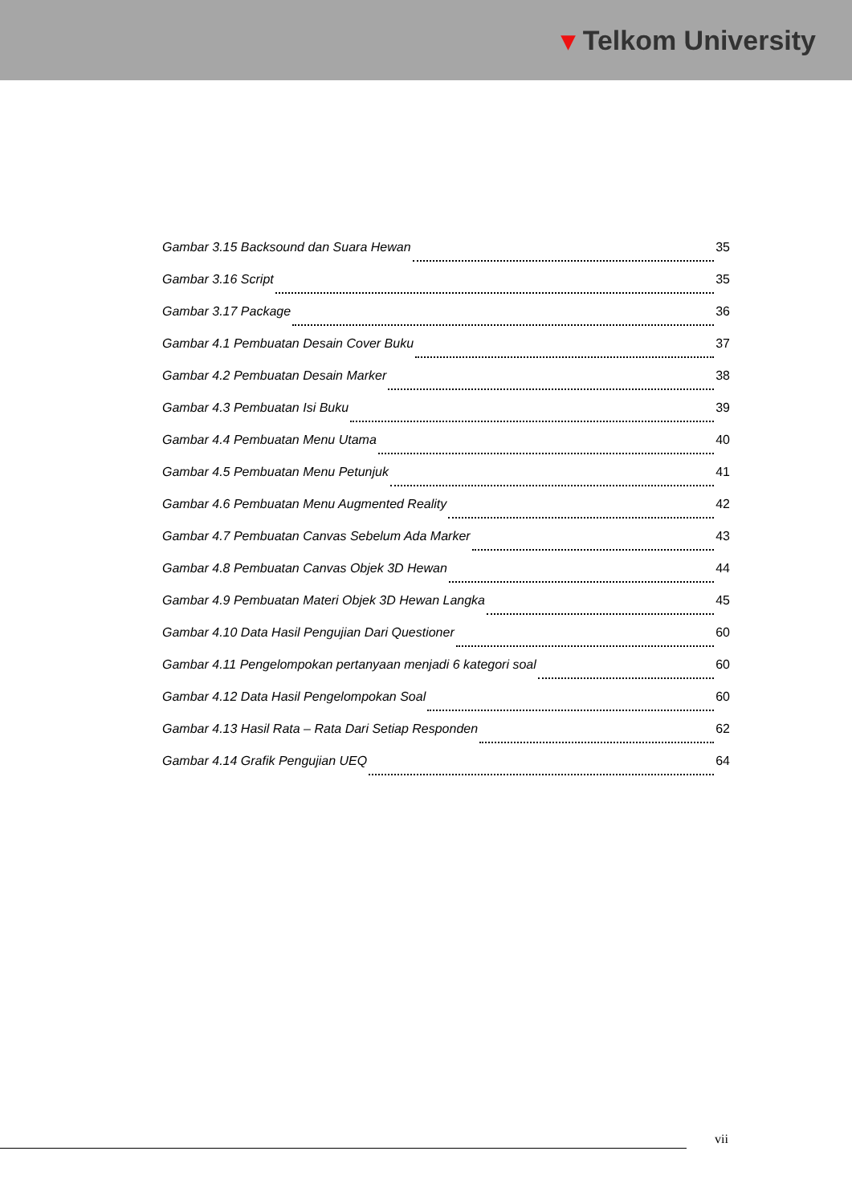▾ Telkom University
Gambar 3.15 Backsound dan Suara Hewan 35
Gambar 3.16 Script 35
Gambar 3.17 Package 36
Gambar 4.1 Pembuatan Desain Cover Buku 37
Gambar 4.2 Pembuatan Desain Marker 38
Gambar 4.3 Pembuatan Isi Buku 39
Gambar 4.4 Pembuatan Menu Utama 40
Gambar 4.5 Pembuatan Menu Petunjuk 41
Gambar 4.6 Pembuatan Menu Augmented Reality 42
Gambar 4.7 Pembuatan Canvas Sebelum Ada Marker 43
Gambar 4.8 Pembuatan Canvas Objek 3D Hewan 44
Gambar 4.9 Pembuatan Materi Objek 3D Hewan Langka 45
Gambar 4.10 Data Hasil Pengujian Dari Questioner 60
Gambar 4.11 Pengelompokan pertanyaan menjadi 6 kategori soal 60
Gambar 4.12 Data Hasil Pengelompokan Soal 60
Gambar 4.13 Hasil Rata – Rata Dari Setiap Responden 62
Gambar 4.14 Grafik Pengujian UEQ 64
vii